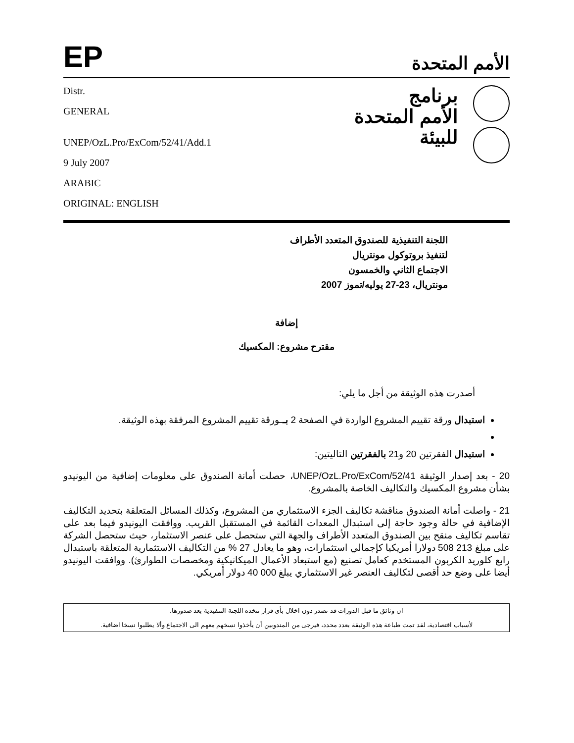EP
الأمم المتحدة
Distr.
GENERAL
UNEP/OzL.Pro/ExCom/52/41/Add.1
9 July 2007
ARABIC
ORIGINAL: ENGLISH
برنامج
الأمم المتحدة
للبيئة
اللجنة التنفيذية للصندوق المتعدد الأطراف
لتنفيذ بروتوكول مونتريال
الاجتماع الثاني والخمسون
مونتريال، 23-27 يوليه/تموز 2007
إضافة
مقترح مشروع: المكسيك
أصدرت هذه الوثيقة من أجل ما يلي:
استبدال ورقة تقييم المشروع الواردة في الصفحة 2 بــورقة تقييم المشروع المرفقة بهذه الوثيقة.
استبدال الفقرتين 20 و21 بالفقرتين التاليتين:
20 - بعد إصدار الوثيقة UNEP/OzL.Pro/ExCom/52/41، حصلت أمانة الصندوق على معلومات إضافية من اليونيدو بشأن مشروع المكسيك والتكاليف الخاصة بالمشروع.
21 - واصلت أمانة الصندوق مناقشة تكاليف الجزء الاستثماري من المشروع، وكذلك المسائل المتعلقة بتحديد التكاليف الإضافية في حالة وجود حاجة إلى استبدال المعدات القائمة في المستقبل القريب. ووافقت اليونيدو فيما بعد على تقاسم تكاليف منقح بين الصندوق المتعدد الأطراف والجهة التي ستحصل على عنصر الاستثمار، حيث ستحصل الشركة على مبلغ 213 508 دولارا أمريكيا كإجمالي استثمارات، وهو ما يعادل 27 % من التكاليف الاستثمارية المتعلقة باستبدال رابع كلوريد الكربون المستخدم كعامل تصنيع (مع استبعاد الأعمال الميكانيكية ومخصصات الطوارئ). ووافقت اليونيدو أيضا على وضع حد أقصى لتكاليف العنصر غير الاستثماري يبلغ 000 40 دولار أمريكي.
ان وثائق ما قبل الدورات قد تصدر دون اخلال بأي قرار تتخذه اللجنة التنفيذية بعد صدورها.
لأسباب اقتصادية، لقد تمت طباعة هذه الوثيقة بعدد محدد، فيرجى من المندوبين أن يأخذوا نسخهم معهم الى الاجتماع وألا يطلبوا نسخا اضافية.